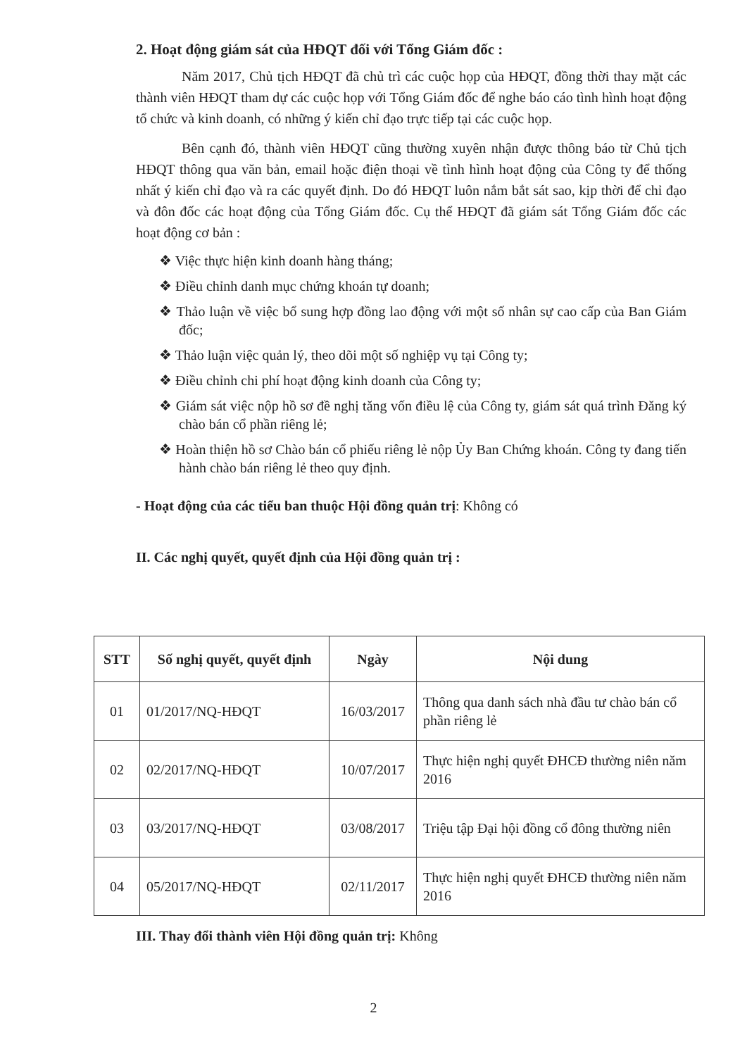2. Hoạt động giám sát của HĐQT đối với Tổng Giám đốc :
Năm 2017, Chủ tịch HĐQT đã chủ trì các cuộc họp của HĐQT, đồng thời thay mặt các thành viên HĐQT tham dự các cuộc họp với Tổng Giám đốc để nghe báo cáo tình hình hoạt động tổ chức và kinh doanh, có những ý kiến chỉ đạo trực tiếp tại các cuộc họp.
Bên cạnh đó, thành viên HĐQT cũng thường xuyên nhận được thông báo từ Chủ tịch HĐQT thông qua văn bản, email hoặc điện thoại về tình hình hoạt động của Công ty để thống nhất ý kiến chỉ đạo và ra các quyết định. Do đó HĐQT luôn nắm bắt sát sao, kịp thời để chỉ đạo và đôn đốc các hoạt động của Tổng Giám đốc. Cụ thể HĐQT đã giám sát Tổng Giám đốc các hoạt động cơ bản :
❖ Việc thực hiện kinh doanh hàng tháng;
❖ Điều chỉnh danh mục chứng khoán tự doanh;
❖ Thảo luận về việc bổ sung hợp đồng lao động với một số nhân sự cao cấp của Ban Giám đốc;
❖ Thảo luận việc quản lý, theo dõi một số nghiệp vụ tại Công ty;
❖ Điều chỉnh chi phí hoạt động kinh doanh của Công ty;
❖ Giám sát việc nộp hồ sơ đề nghị tăng vốn điều lệ của Công ty, giám sát quá trình Đăng ký chào bán cổ phần riêng lẻ;
❖ Hoàn thiện hồ sơ Chào bán cổ phiếu riêng lẻ nộp Ủy Ban Chứng khoán. Công ty đang tiến hành chào bán riêng lẻ theo quy định.
- Hoạt động của các tiểu ban thuộc Hội đồng quản trị: Không có
II. Các nghị quyết, quyết định của Hội đồng quản trị :
| STT | Số nghị quyết, quyết định | Ngày | Nội dung |
| --- | --- | --- | --- |
| 01 | 01/2017/NQ-HĐQT | 16/03/2017 | Thông qua danh sách nhà đầu tư chào bán cổ phần riêng lẻ |
| 02 | 02/2017/NQ-HĐQT | 10/07/2017 | Thực hiện nghị quyết ĐHCĐ thường niên năm 2016 |
| 03 | 03/2017/NQ-HĐQT | 03/08/2017 | Triệu tập Đại hội đồng cổ đông thường niên |
| 04 | 05/2017/NQ-HĐQT | 02/11/2017 | Thực hiện nghị quyết ĐHCĐ thường niên năm 2016 |
III. Thay đổi thành viên Hội đồng quản trị: Không
2